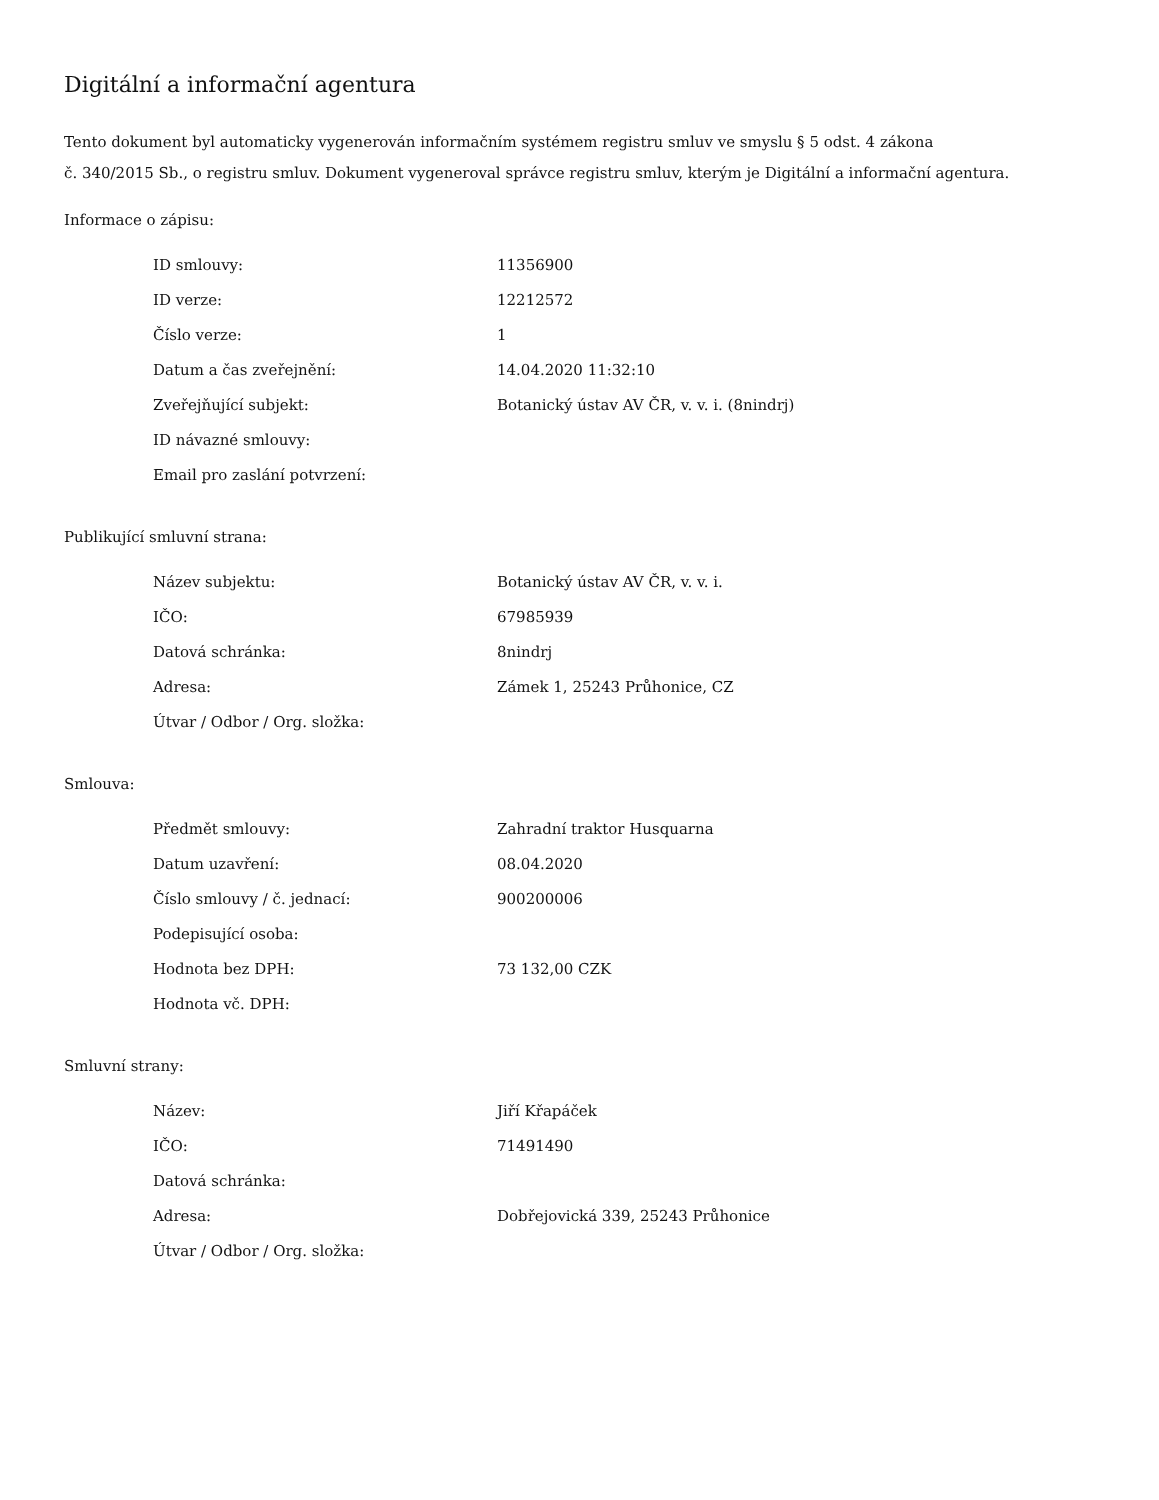Digitální a informační agentura
Tento dokument byl automaticky vygenerován informačním systémem registru smluv ve smyslu § 5 odst. 4 zákona
č. 340/2015 Sb., o registru smluv. Dokument vygeneroval správce registru smluv, kterým je Digitální a informační agentura.
Informace o zápisu:
| ID smlouvy: | 11356900 |
| ID verze: | 12212572 |
| Číslo verze: | 1 |
| Datum a čas zveřejnění: | 14.04.2020 11:32:10 |
| Zveřejňující subjekt: | Botanický ústav AV ČR, v. v. i. (8nindrj) |
| ID návazné smlouvy: | |
| Email pro zaslání potvrzení: | |
Publikující smluvní strana:
| Název subjektu: | Botanický ústav AV ČR, v. v. i. |
| IČO: | 67985939 |
| Datová schránka: | 8nindrj |
| Adresa: | Zámek 1, 25243 Průhonice, CZ |
| Útvar / Odbor / Org. složka: | |
Smlouva:
| Předmět smlouvy: | Zahradní traktor Husquarna |
| Datum uzavření: | 08.04.2020 |
| Číslo smlouvy / č. jednací: | 900200006 |
| Podepisující osoba: | |
| Hodnota bez DPH: | 73 132,00 CZK |
| Hodnota vč. DPH: | |
Smluvní strany:
| Název: | Jiří Křapáček |
| IČO: | 71491490 |
| Datová schránka: | |
| Adresa: | Dobřejovická 339, 25243 Průhonice |
| Útvar / Odbor / Org. složka: | |